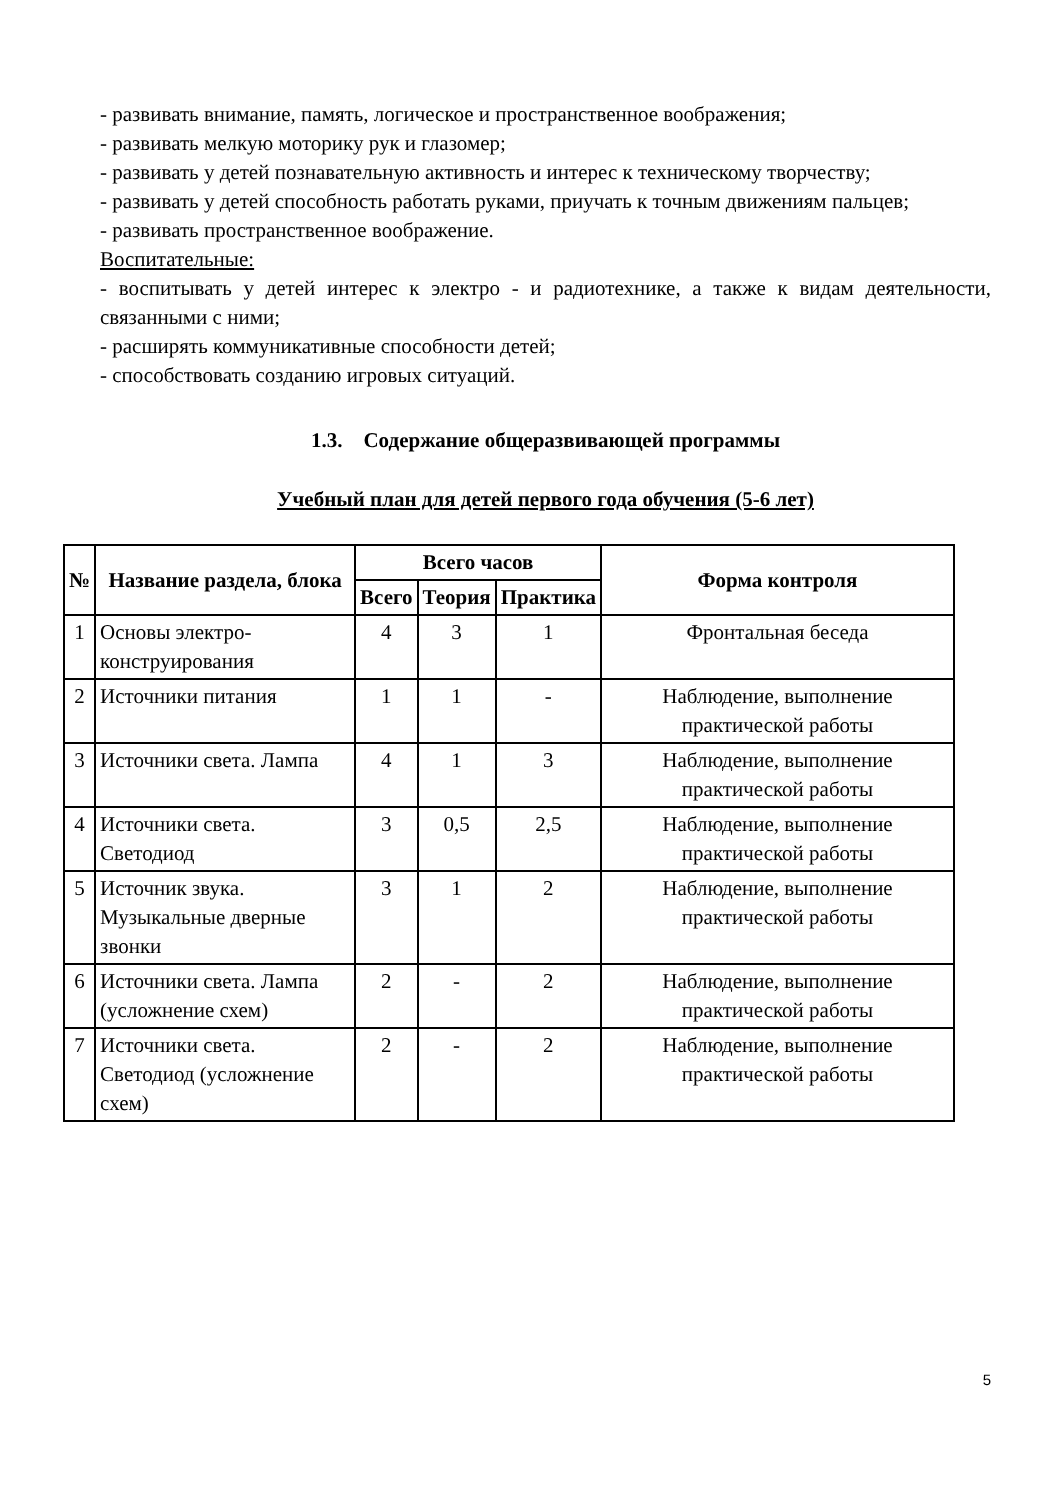- развивать внимание, память, логическое и пространственное воображения;
- развивать мелкую моторику рук и глазомер;
- развивать у детей познавательную активность и интерес к техническому творчеству;
- развивать у детей способность работать руками, приучать к точным движениям пальцев;
- развивать пространственное воображение.
Воспитательные:
- воспитывать у детей интерес к электро - и радиотехнике, а также к видам деятельности, связанными с ними;
- расширять коммуникативные способности детей;
- способствовать созданию игровых ситуаций.
1.3. Содержание общеразвивающей программы
Учебный план для детей первого года обучения (5-6 лет)
| № | Название раздела, блока | Всего часов | | | Форма контроля |
| --- | --- | --- | --- | --- | --- |
| | | Всего | Теория | Практика | |
| 1 | Основы электро-конструирования | 4 | 3 | 1 | Фронтальная беседа |
| 2 | Источники питания | 1 | 1 | - | Наблюдение, выполнение практической работы |
| 3 | Источники света. Лампа | 4 | 1 | 3 | Наблюдение, выполнение практической работы |
| 4 | Источники света. Светодиод | 3 | 0,5 | 2,5 | Наблюдение, выполнение практической работы |
| 5 | Источник звука. Музыкальные дверные звонки | 3 | 1 | 2 | Наблюдение, выполнение практической работы |
| 6 | Источники света. Лампа (усложнение схем) | 2 | - | 2 | Наблюдение, выполнение практической работы |
| 7 | Источники света. Светодиод (усложнение схем) | 2 | - | 2 | Наблюдение, выполнение практической работы |
5